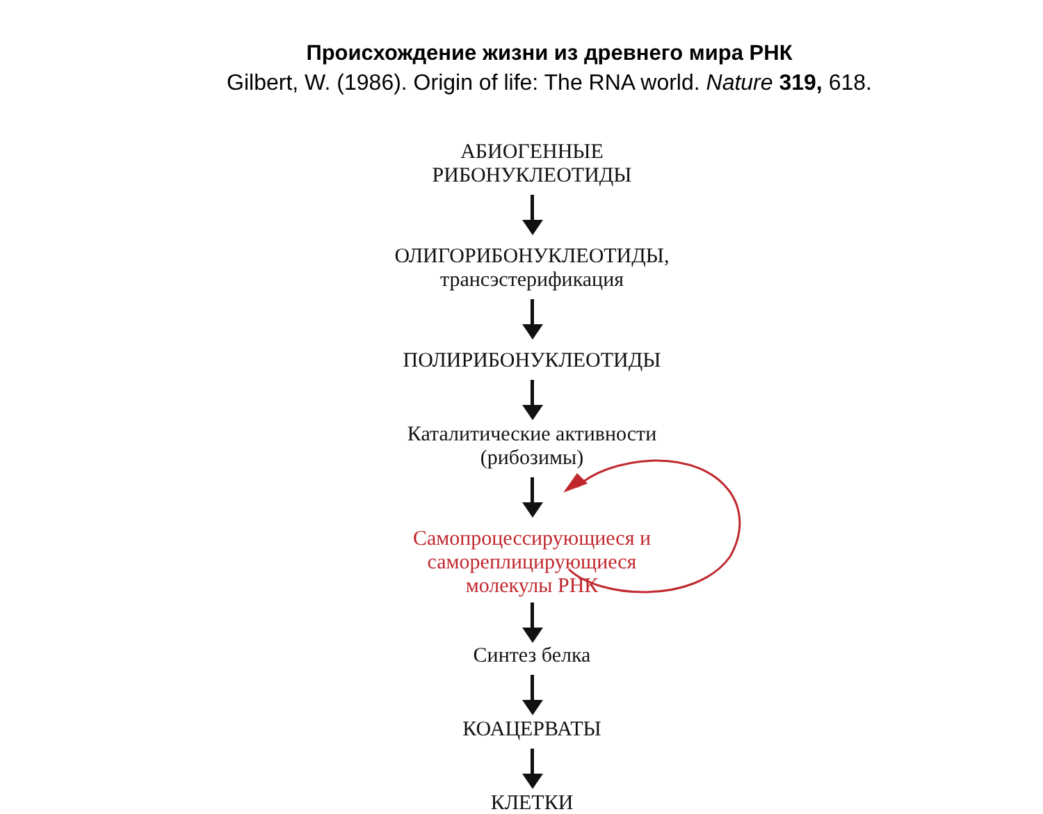Происхождение жизни из древнего мира РНК
Gilbert, W. (1986). Origin of life: The RNA world. Nature 319, 618.
АБИОГЕННЫЕ
РИБОНУКЛЕОТИДЫ
ОЛИГОРИБОНУКЛЕОТИДЫ,
трансэстерификация
ПОЛИРИБОНУКЛЕОТИДЫ
Каталитические активности
(рибозимы)
Самопроцессирующиеся и
самореплицирующиеся
молекулы РНК
Синтез белка
КОАЦЕРВАТЫ
КЛЕТКИ